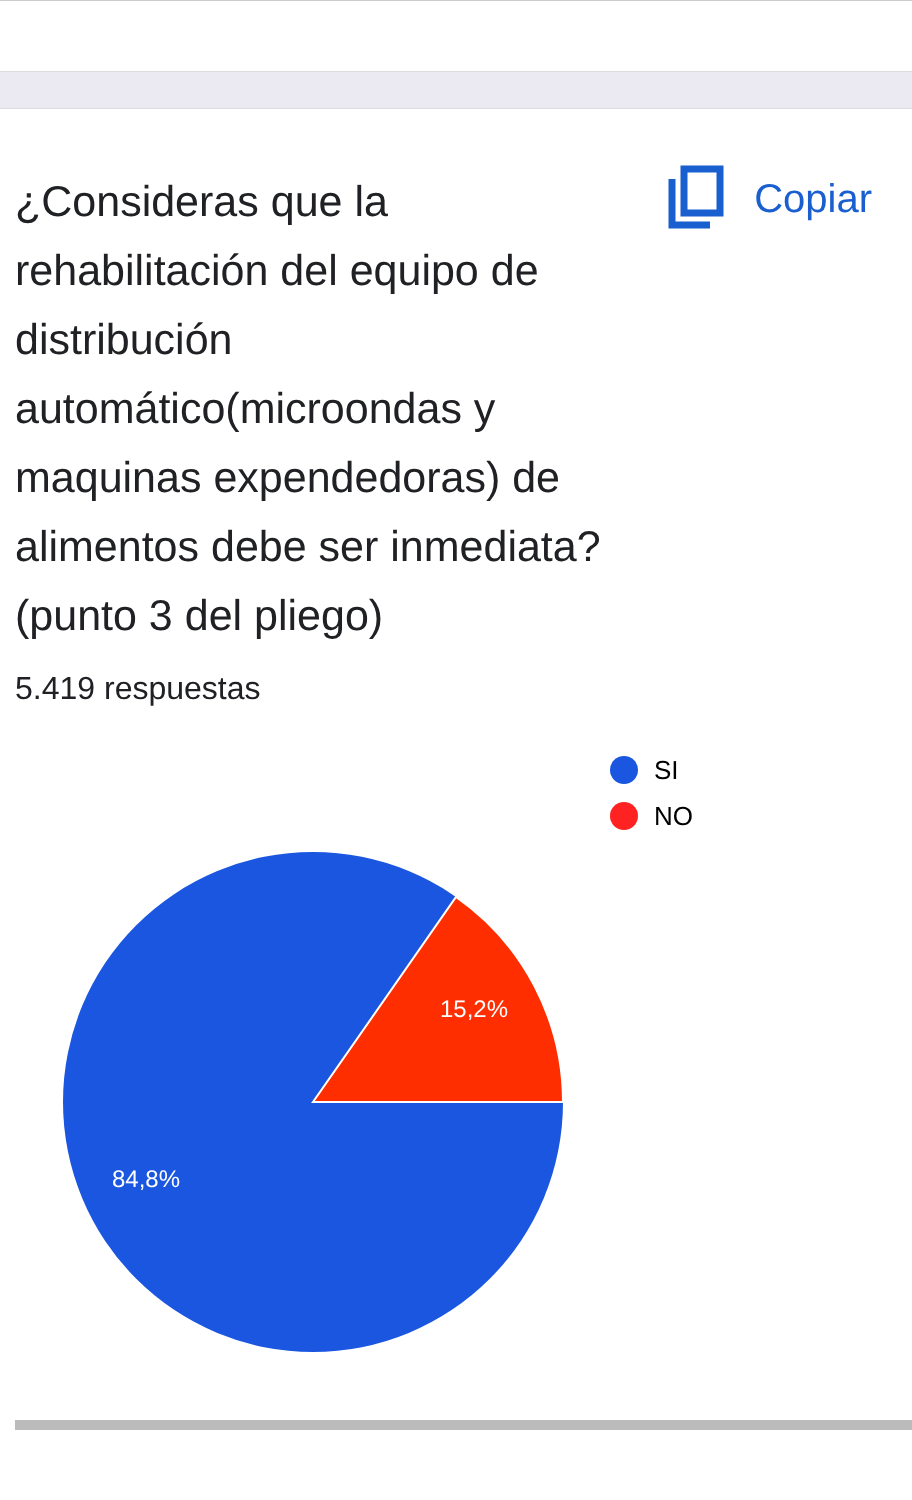¿Consideras que la rehabilitación del equipo de distribución automático(microondas y maquinas expendedoras) de alimentos debe ser inmediata? (punto 3 del pliego)
Copiar
5.419 respuestas
15,2%
84,8%
SI
NO